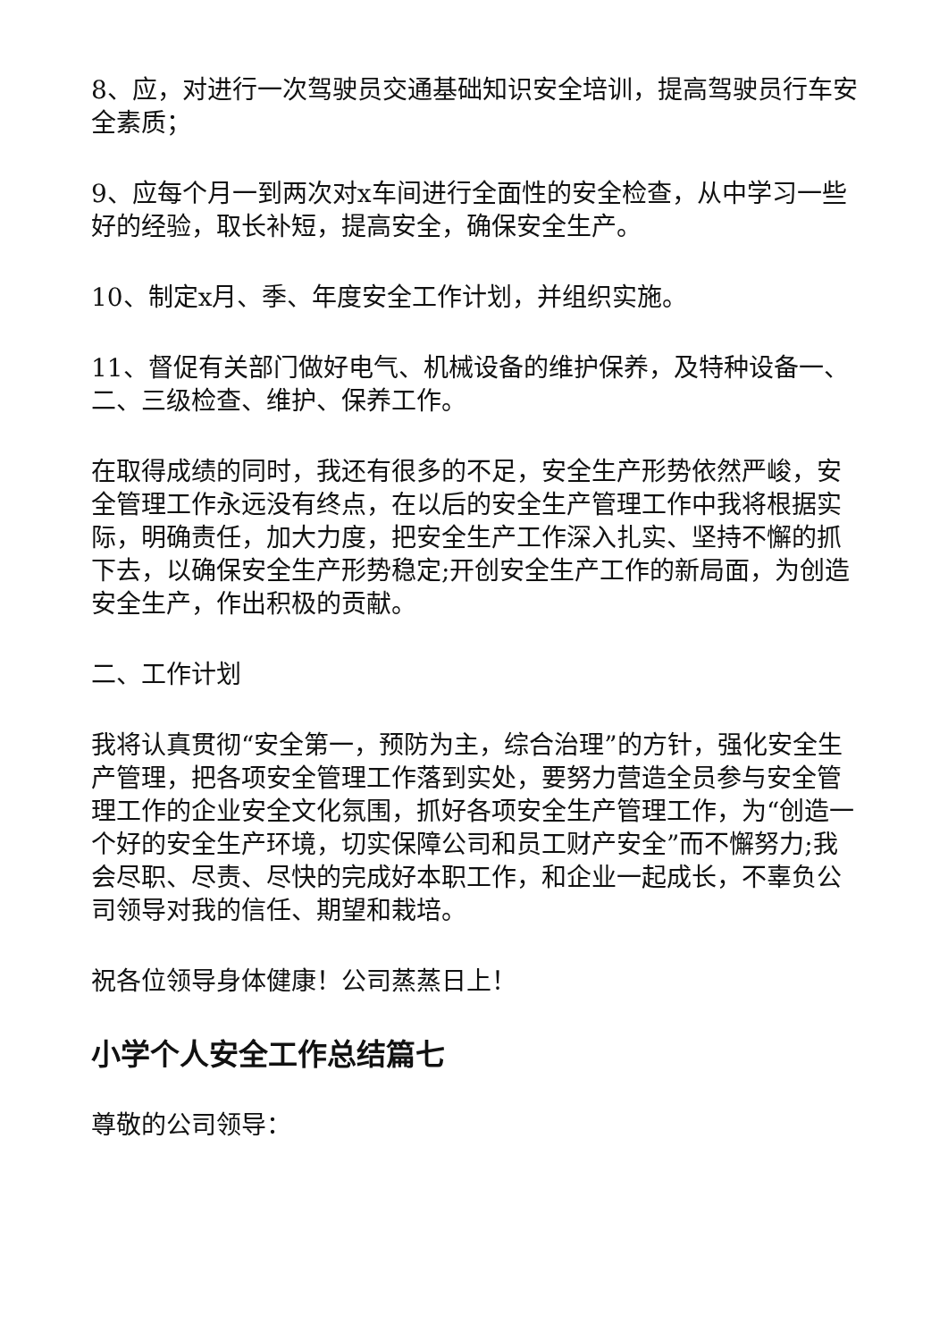8、应，对进行一次驾驶员交通基础知识安全培训，提高驾驶员行车安全素质；
9、应每个月一到两次对x车间进行全面性的安全检查，从中学习一些好的经验，取长补短，提高安全，确保安全生产。
10、制定x月、季、年度安全工作计划，并组织实施。
11、督促有关部门做好电气、机械设备的维护保养，及特种设备一、二、三级检查、维护、保养工作。
在取得成绩的同时，我还有很多的不足，安全生产形势依然严峻，安全管理工作永远没有终点，在以后的安全生产管理工作中我将根据实际，明确责任，加大力度，把安全生产工作深入扎实、坚持不懈的抓下去，以确保安全生产形势稳定;开创安全生产工作的新局面，为创造安全生产，作出积极的贡献。
二、工作计划
我将认真贯彻“安全第一，预防为主，综合治理”的方针，强化安全生产管理，把各项安全管理工作落到实处，要努力营造全员参与安全管理工作的企业安全文化氛围，抓好各项安全生产管理工作，为“创造一个好的安全生产环境，切实保障公司和员工财产安全”而不懈努力;我会尽职、尽责、尽快的完成好本职工作，和企业一起成长，不辜负公司领导对我的信任、期望和栽培。
祝各位领导身体健康！公司蒸蒸日上！
小学个人安全工作总结篇七
尊敬的公司领导：